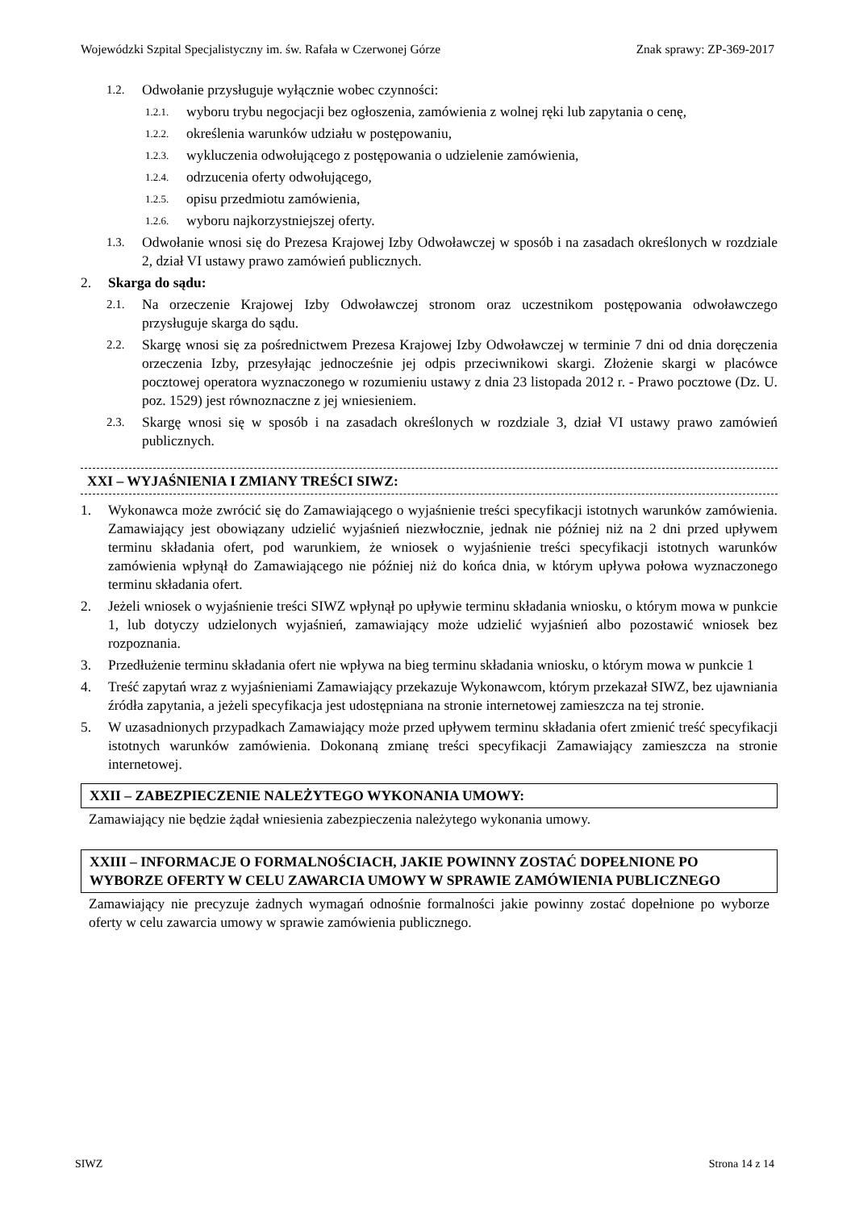Wojewódzki Szpital Specjalistyczny im. św. Rafała w Czerwonej Górze Znak sprawy: ZP-369-2017
1.2. Odwołanie przysługuje wyłącznie wobec czynności:
1.2.1. wyboru trybu negocjacji bez ogłoszenia, zamówienia z wolnej ręki lub zapytania o cenę,
1.2.2. określenia warunków udziału w postępowaniu,
1.2.3. wykluczenia odwołującego z postępowania o udzielenie zamówienia,
1.2.4. odrzucenia oferty odwołującego,
1.2.5. opisu przedmiotu zamówienia,
1.2.6. wyboru najkorzystniejszej oferty.
1.3. Odwołanie wnosi się do Prezesa Krajowej Izby Odwoławczej w sposób i na zasadach określonych w rozdziale 2, dział VI ustawy prawo zamówień publicznych.
2. Skarga do sądu:
2.1. Na orzeczenie Krajowej Izby Odwoławczej stronom oraz uczestnikom postępowania odwoławczego przysługuje skarga do sądu.
2.2. Skargę wnosi się za pośrednictwem Prezesa Krajowej Izby Odwoławczej w terminie 7 dni od dnia doręczenia orzeczenia Izby, przesyłając jednocześnie jej odpis przeciwnikowi skargi. Złożenie skargi w placówce pocztowej operatora wyznaczonego w rozumieniu ustawy z dnia 23 listopada 2012 r. - Prawo pocztowe (Dz. U. poz. 1529) jest równoznaczne z jej wniesieniem.
2.3. Skargę wnosi się w sposób i na zasadach określonych w rozdziale 3, dział VI ustawy prawo zamówień publicznych.
XXI – WYJAŚNIENIA I ZMIANY TREŚCI SIWZ:
1. Wykonawca może zwrócić się do Zamawiającego o wyjaśnienie treści specyfikacji istotnych warunków zamówienia. Zamawiający jest obowiązany udzielić wyjaśnień niezwłocznie, jednak nie później niż na 2 dni przed upływem terminu składania ofert, pod warunkiem, że wniosek o wyjaśnienie treści specyfikacji istotnych warunków zamówienia wpłynął do Zamawiającego nie później niż do końca dnia, w którym upływa połowa wyznaczonego terminu składania ofert.
2. Jeżeli wniosek o wyjaśnienie treści SIWZ wpłynął po upływie terminu składania wniosku, o którym mowa w punkcie 1, lub dotyczy udzielonych wyjaśnień, zamawiający może udzielić wyjaśnień albo pozostawić wniosek bez rozpoznania.
3. Przedłużenie terminu składania ofert nie wpływa na bieg terminu składania wniosku, o którym mowa w punkcie 1
4. Treść zapytań wraz z wyjaśnieniami Zamawiający przekazuje Wykonawcom, którym przekazał SIWZ, bez ujawniania źródła zapytania, a jeżeli specyfikacja jest udostępniana na stronie internetowej zamieszcza na tej stronie.
5. W uzasadnionych przypadkach Zamawiający może przed upływem terminu składania ofert zmienić treść specyfikacji istotnych warunków zamówienia. Dokonaną zmianę treści specyfikacji Zamawiający zamieszcza na stronie internetowej.
XXII – ZABEZPIECZENIE NALEŻYTEGO WYKONANIA UMOWY:
Zamawiający nie będzie żądał wniesienia zabezpieczenia należytego wykonania umowy.
XXIII – INFORMACJE O FORMALNOŚCIACH, JAKIE POWINNY ZOSTAĆ DOPEŁNIONE PO WYBORZE OFERTY W CELU ZAWARCIA UMOWY W SPRAWIE ZAMÓWIENIA PUBLICZNEGO
Zamawiający nie precyzuje żadnych wymagań odnośnie formalności jakie powinny zostać dopełnione po wyborze oferty w celu zawarcia umowy w sprawie zamówienia publicznego.
SIWZ Strona 14 z 14